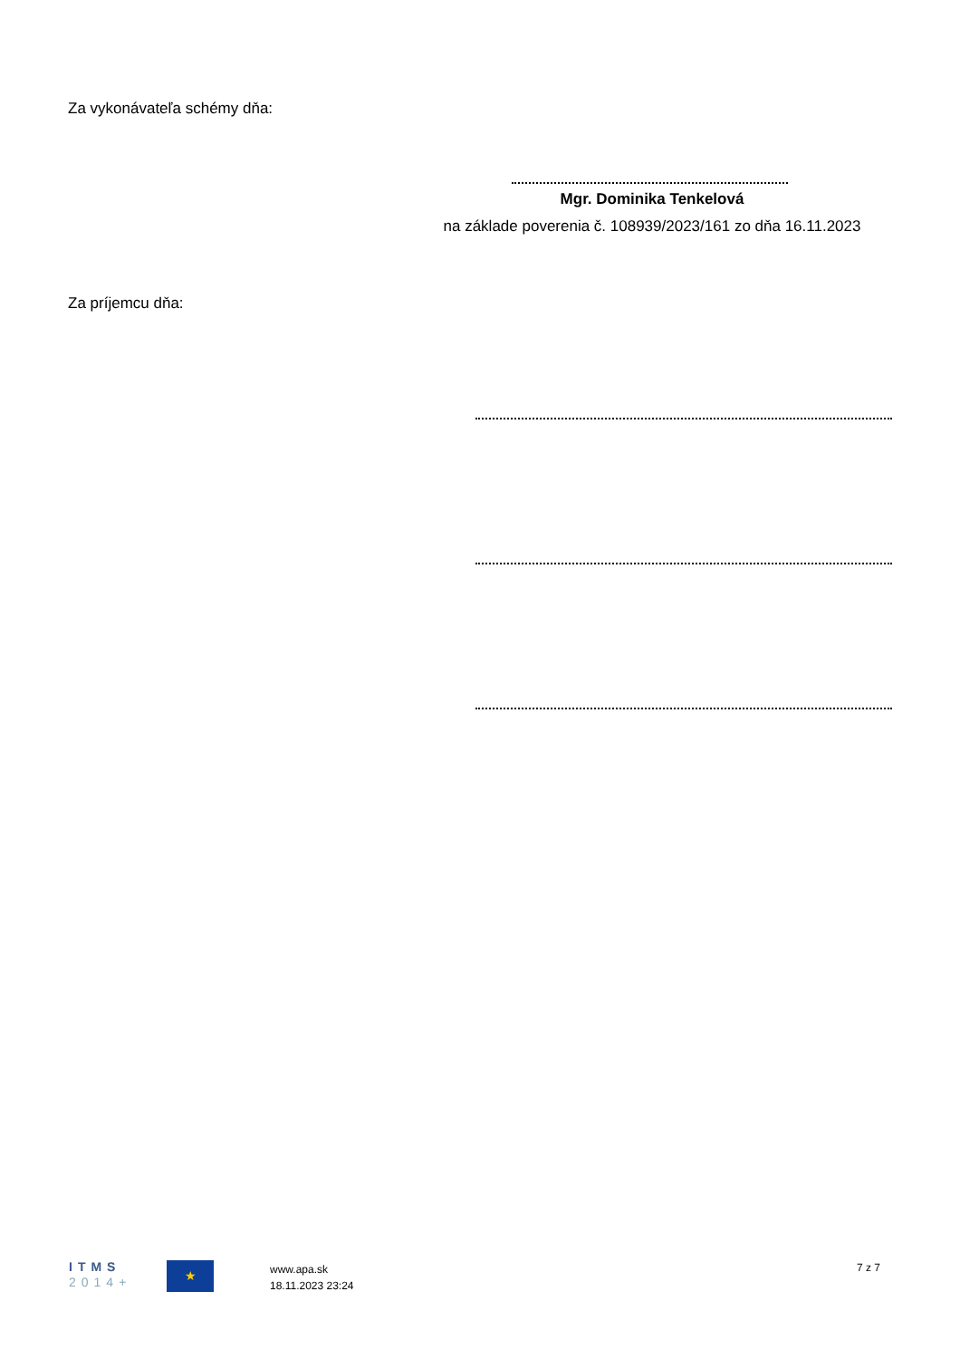Za vykonávateľa schémy dňa:
Mgr. Dominika Tenkelová
na základe poverenia č. 108939/2023/161 zo dňa 16.11.2023
Za príjemcu dňa:
ITMS
2014+
★
www.apa.sk
18.11.2023 23:24
7 z 7